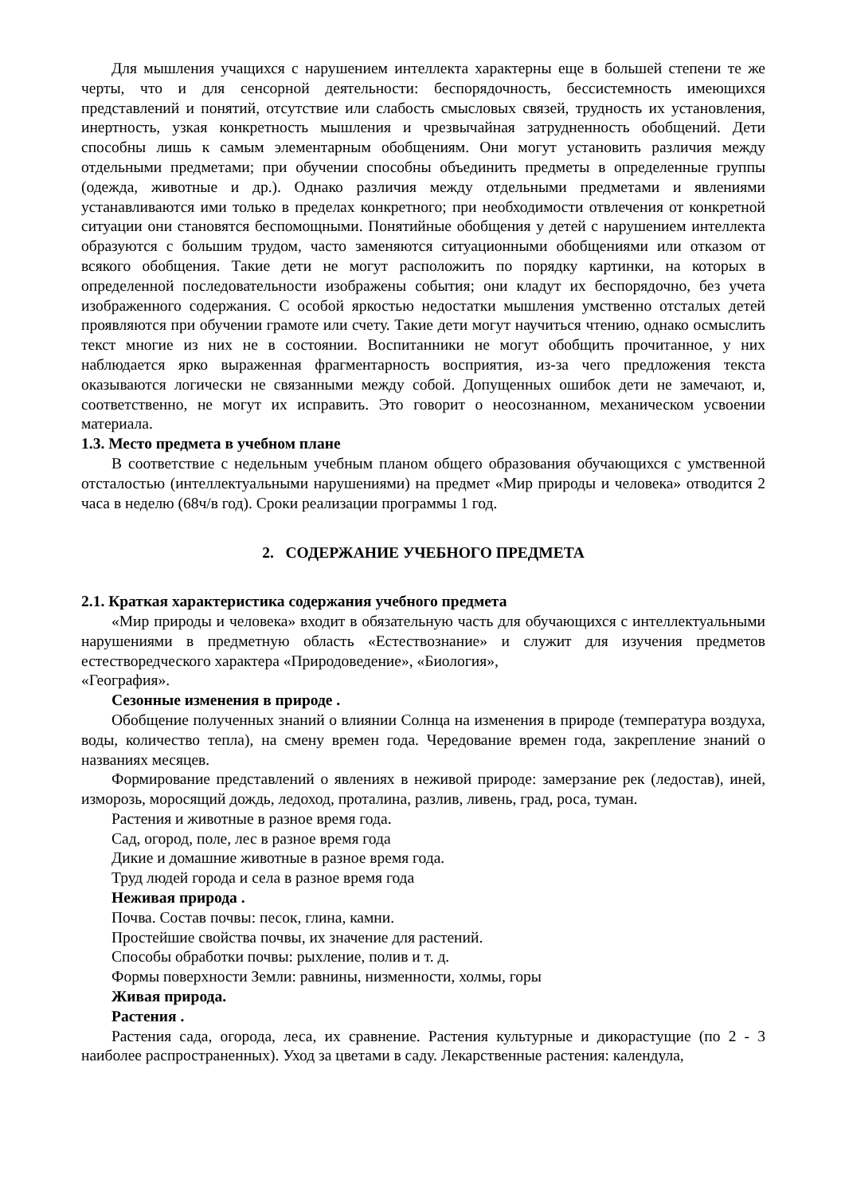Для мышления учащихся с нарушением интеллекта характерны еще в большей степени те же черты, что и для сенсорной деятельности: беспорядочность, бессистемность имеющихся представлений и понятий, отсутствие или слабость смысловых связей, трудность их установления, инертность, узкая конкретность мышления и чрезвычайная затрудненность обобщений. Дети способны лишь к самым элементарным обобщениям. Они могут установить различия между отдельными предметами; при обучении способны объединить предметы в определенные группы (одежда, животные и др.). Однако различия между отдельными предметами и явлениями устанавливаются ими только в пределах конкретного; при необходимости отвлечения от конкретной ситуации они становятся беспомощными. Понятийные обобщения у детей с нарушением интеллекта образуются с большим трудом, часто заменяются ситуационными обобщениями или отказом от всякого обобщения. Такие дети не могут расположить по порядку картинки, на которых в определенной последовательности изображены события; они кладут их беспорядочно, без учета изображенного содержания. С особой яркостью недостатки мышления умственно отсталых детей проявляются при обучении грамоте или счету. Такие дети могут научиться чтению, однако осмыслить текст многие из них не в состоянии. Воспитанники не могут обобщить прочитанное, у них наблюдается ярко выраженная фрагментарность восприятия, из-за чего предложения текста оказываются логически не связанными между собой. Допущенных ошибок дети не замечают, и, соответственно, не могут их исправить. Это говорит о неосознанном, механическом усвоении материала.
1.3. Место предмета в учебном плане
В соответствие с недельным учебным планом общего образования обучающихся с умственной отсталостью (интеллектуальными нарушениями) на предмет «Мир природы и человека» отводится 2 часа в неделю (68ч/в год). Сроки реализации программы 1 год.
2. СОДЕРЖАНИЕ УЧЕБНОГО ПРЕДМЕТА
2.1. Краткая характеристика содержания учебного предмета
«Мир природы и человека» входит в обязательную часть для обучающихся с интеллектуальными нарушениями в предметную область «Естествознание» и служит для изучения предметов естестворедческого характера «Природоведение», «Биология»,
«География».
Сезонные изменения в природе .
Обобщение полученных знаний о влиянии Солнца на изменения в природе (температура воздуха, воды, количество тепла), на смену времен года. Чередование времен года, закрепление знаний о названиях месяцев.
Формирование представлений о явлениях в неживой природе: замерзание рек (ледостав), иней, изморозь, моросящий дождь, ледоход, проталина, разлив, ливень, град, роса, туман.
Растения и животные в разное время года.
Сад, огород, поле, лес в разное время года
Дикие и домашние животные в разное время года.
Труд людей города и села в разное время года
Неживая природа .
Почва. Состав почвы: песок, глина, камни.
Простейшие свойства почвы, их значение для растений.
Способы обработки почвы: рыхление, полив и т. д.
Формы поверхности Земли: равнины, низменности, холмы, горы
Живая природа.
Растения .
Растения сада, огорода, леса, их сравнение. Растения культурные и дикорастущие (по 2 - 3 наиболее распространенных). Уход за цветами в саду. Лекарственные растения: календула,